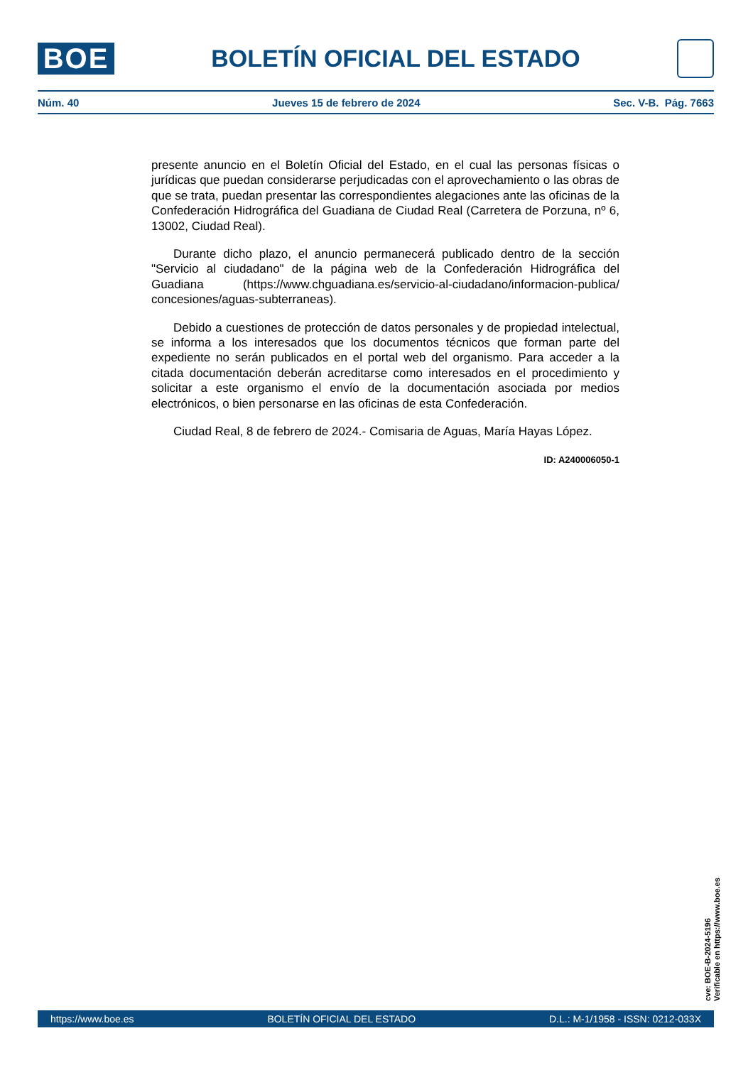BOE
BOLETÍN OFICIAL DEL ESTADO
Núm. 40 Jueves 15 de febrero de 2024 Sec. V-B. Pág. 7663
presente anuncio en el Boletín Oficial del Estado, en el cual las personas físicas o jurídicas que puedan considerarse perjudicadas con el aprovechamiento o las obras de que se trata, puedan presentar las correspondientes alegaciones ante las oficinas de la Confederación Hidrográfica del Guadiana de Ciudad Real (Carretera de Porzuna, nº 6, 13002, Ciudad Real).
Durante dicho plazo, el anuncio permanecerá publicado dentro de la sección "Servicio al ciudadano" de la página web de la Confederación Hidrográfica del Guadiana (https://www.chguadiana.es/servicio-al-ciudadano/informacion-publica/ concesiones/aguas-subterraneas).
Debido a cuestiones de protección de datos personales y de propiedad intelectual, se informa a los interesados que los documentos técnicos que forman parte del expediente no serán publicados en el portal web del organismo. Para acceder a la citada documentación deberán acreditarse como interesados en el procedimiento y solicitar a este organismo el envío de la documentación asociada por medios electrónicos, o bien personarse en las oficinas de esta Confederación.
Ciudad Real, 8 de febrero de 2024.- Comisaria de Aguas, María Hayas López.
ID: A240006050-1
cve: BOE-B-2024-5196
Verificable en https://www.boe.es
https://www.boe.es BOLETÍN OFICIAL DEL ESTADO D.L.: M-1/1958 - ISSN: 0212-033X